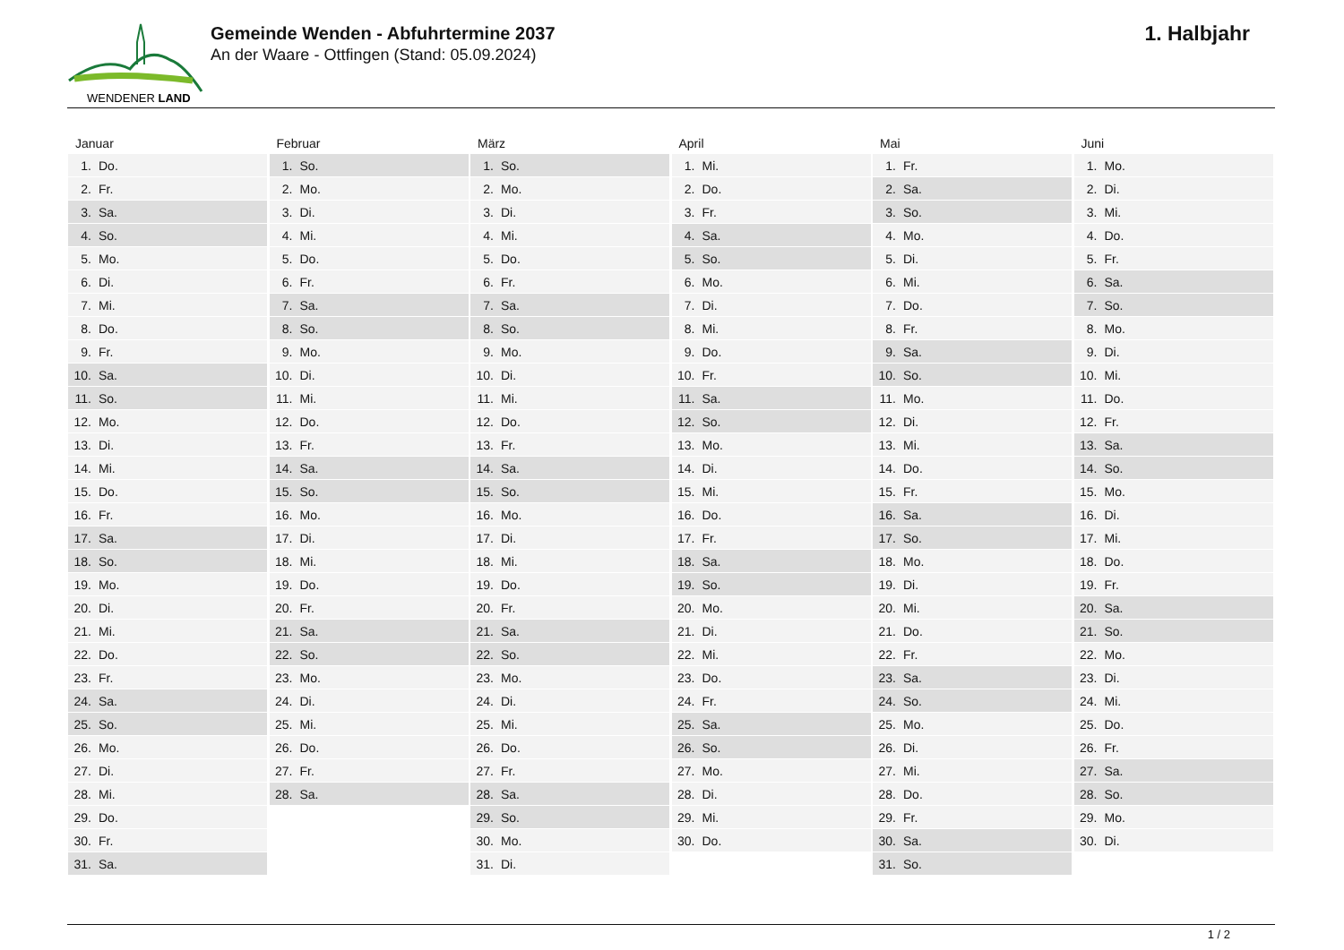WENDENER LAND
Gemeinde Wenden - Abfuhrtermine 2037
An der Waare - Ottfingen (Stand: 05.09.2024)
1. Halbjahr
Januar
| 1. | Do. |
| 2. | Fr. |
| 3. | Sa. |
| 4. | So. |
| 5. | Mo. |
| 6. | Di. |
| 7. | Mi. |
| 8. | Do. |
| 9. | Fr. |
| 10. | Sa. |
| 11. | So. |
| 12. | Mo. |
| 13. | Di. |
| 14. | Mi. |
| 15. | Do. |
| 16. | Fr. |
| 17. | Sa. |
| 18. | So. |
| 19. | Mo. |
| 20. | Di. |
| 21. | Mi. |
| 22. | Do. |
| 23. | Fr. |
| 24. | Sa. |
| 25. | So. |
| 26. | Mo. |
| 27. | Di. |
| 28. | Mi. |
| 29. | Do. |
| 30. | Fr. |
| 31. | Sa. |
Februar
| 1. | So. |
| 2. | Mo. |
| 3. | Di. |
| 4. | Mi. |
| 5. | Do. |
| 6. | Fr. |
| 7. | Sa. |
| 8. | So. |
| 9. | Mo. |
| 10. | Di. |
| 11. | Mi. |
| 12. | Do. |
| 13. | Fr. |
| 14. | Sa. |
| 15. | So. |
| 16. | Mo. |
| 17. | Di. |
| 18. | Mi. |
| 19. | Do. |
| 20. | Fr. |
| 21. | Sa. |
| 22. | So. |
| 23. | Mo. |
| 24. | Di. |
| 25. | Mi. |
| 26. | Do. |
| 27. | Fr. |
| 28. | Sa. |
März
| 1. | So. |
| 2. | Mo. |
| 3. | Di. |
| 4. | Mi. |
| 5. | Do. |
| 6. | Fr. |
| 7. | Sa. |
| 8. | So. |
| 9. | Mo. |
| 10. | Di. |
| 11. | Mi. |
| 12. | Do. |
| 13. | Fr. |
| 14. | Sa. |
| 15. | So. |
| 16. | Mo. |
| 17. | Di. |
| 18. | Mi. |
| 19. | Do. |
| 20. | Fr. |
| 21. | Sa. |
| 22. | So. |
| 23. | Mo. |
| 24. | Di. |
| 25. | Mi. |
| 26. | Do. |
| 27. | Fr. |
| 28. | Sa. |
| 29. | So. |
| 30. | Mo. |
| 31. | Di. |
April
| 1. | Mi. |
| 2. | Do. |
| 3. | Fr. |
| 4. | Sa. |
| 5. | So. |
| 6. | Mo. |
| 7. | Di. |
| 8. | Mi. |
| 9. | Do. |
| 10. | Fr. |
| 11. | Sa. |
| 12. | So. |
| 13. | Mo. |
| 14. | Di. |
| 15. | Mi. |
| 16. | Do. |
| 17. | Fr. |
| 18. | Sa. |
| 19. | So. |
| 20. | Mo. |
| 21. | Di. |
| 22. | Mi. |
| 23. | Do. |
| 24. | Fr. |
| 25. | Sa. |
| 26. | So. |
| 27. | Mo. |
| 28. | Di. |
| 29. | Mi. |
| 30. | Do. |
Mai
| 1. | Fr. |
| 2. | Sa. |
| 3. | So. |
| 4. | Mo. |
| 5. | Di. |
| 6. | Mi. |
| 7. | Do. |
| 8. | Fr. |
| 9. | Sa. |
| 10. | So. |
| 11. | Mo. |
| 12. | Di. |
| 13. | Mi. |
| 14. | Do. |
| 15. | Fr. |
| 16. | Sa. |
| 17. | So. |
| 18. | Mo. |
| 19. | Di. |
| 20. | Mi. |
| 21. | Do. |
| 22. | Fr. |
| 23. | Sa. |
| 24. | So. |
| 25. | Mo. |
| 26. | Di. |
| 27. | Mi. |
| 28. | Do. |
| 29. | Fr. |
| 30. | Sa. |
| 31. | So. |
Juni
| 1. | Mo. |
| 2. | Di. |
| 3. | Mi. |
| 4. | Do. |
| 5. | Fr. |
| 6. | Sa. |
| 7. | So. |
| 8. | Mo. |
| 9. | Di. |
| 10. | Mi. |
| 11. | Do. |
| 12. | Fr. |
| 13. | Sa. |
| 14. | So. |
| 15. | Mo. |
| 16. | Di. |
| 17. | Mi. |
| 18. | Do. |
| 19. | Fr. |
| 20. | Sa. |
| 21. | So. |
| 22. | Mo. |
| 23. | Di. |
| 24. | Mi. |
| 25. | Do. |
| 26. | Fr. |
| 27. | Sa. |
| 28. | So. |
| 29. | Mo. |
| 30. | Di. |
1 / 2